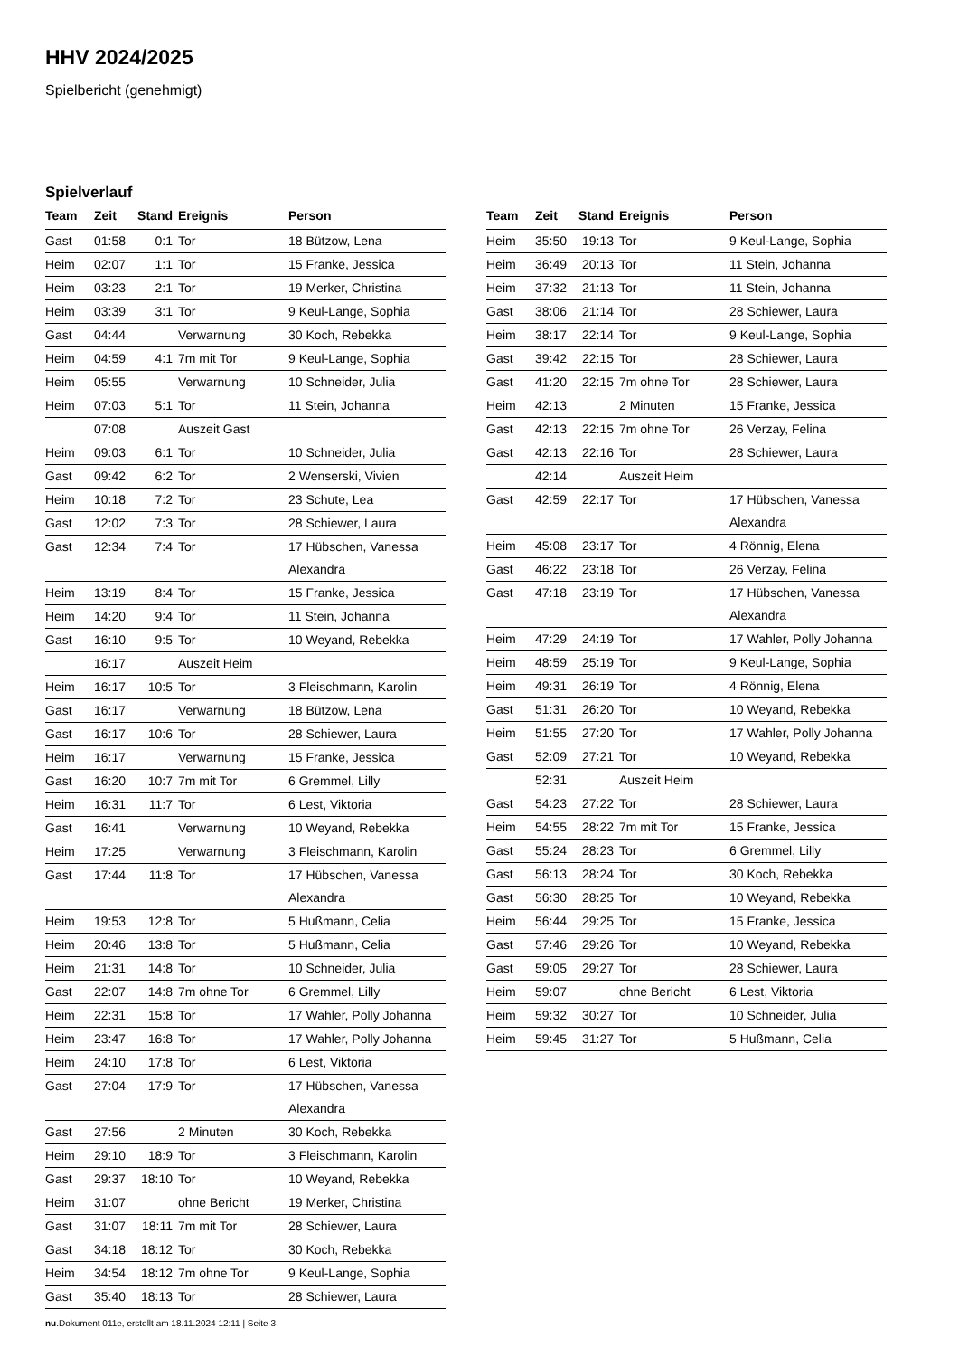HHV 2024/2025
Spielbericht (genehmigt)
Spielverlauf
| Team | Zeit | Stand | Ereignis | Person |
| --- | --- | --- | --- | --- |
| Gast | 01:58 | 0:1 | Tor | 18 Bützow, Lena |
| Heim | 02:07 | 1:1 | Tor | 15 Franke, Jessica |
| Heim | 03:23 | 2:1 | Tor | 19 Merker, Christina |
| Heim | 03:39 | 3:1 | Tor | 9 Keul-Lange, Sophia |
| Gast | 04:44 | | Verwarnung | 30 Koch, Rebekka |
| Heim | 04:59 | 4:1 | 7m mit Tor | 9 Keul-Lange, Sophia |
| Heim | 05:55 | | Verwarnung | 10 Schneider, Julia |
| Heim | 07:03 | 5:1 | Tor | 11 Stein, Johanna |
| | 07:08 | | Auszeit Gast | |
| Heim | 09:03 | 6:1 | Tor | 10 Schneider, Julia |
| Gast | 09:42 | 6:2 | Tor | 2 Wenserski, Vivien |
| Heim | 10:18 | 7:2 | Tor | 23 Schute, Lea |
| Gast | 12:02 | 7:3 | Tor | 28 Schiewer, Laura |
| Gast | 12:34 | 7:4 | Tor | 17 Hübschen, Vanessa Alexandra |
| Heim | 13:19 | 8:4 | Tor | 15 Franke, Jessica |
| Heim | 14:20 | 9:4 | Tor | 11 Stein, Johanna |
| Gast | 16:10 | 9:5 | Tor | 10 Weyand, Rebekka |
| | 16:17 | | Auszeit Heim | |
| Heim | 16:17 | 10:5 | Tor | 3 Fleischmann, Karolin |
| Gast | 16:17 | | Verwarnung | 18 Bützow, Lena |
| Gast | 16:17 | 10:6 | Tor | 28 Schiewer, Laura |
| Heim | 16:17 | | Verwarnung | 15 Franke, Jessica |
| Gast | 16:20 | 10:7 | 7m mit Tor | 6 Gremmel, Lilly |
| Heim | 16:31 | 11:7 | Tor | 6 Lest, Viktoria |
| Gast | 16:41 | | Verwarnung | 10 Weyand, Rebekka |
| Heim | 17:25 | | Verwarnung | 3 Fleischmann, Karolin |
| Gast | 17:44 | 11:8 | Tor | 17 Hübschen, Vanessa Alexandra |
| Heim | 19:53 | 12:8 | Tor | 5 Hußmann, Celia |
| Heim | 20:46 | 13:8 | Tor | 5 Hußmann, Celia |
| Heim | 21:31 | 14:8 | Tor | 10 Schneider, Julia |
| Gast | 22:07 | 14:8 | 7m ohne Tor | 6 Gremmel, Lilly |
| Heim | 22:31 | 15:8 | Tor | 17 Wahler, Polly Johanna |
| Heim | 23:47 | 16:8 | Tor | 17 Wahler, Polly Johanna |
| Heim | 24:10 | 17:8 | Tor | 6 Lest, Viktoria |
| Gast | 27:04 | 17:9 | Tor | 17 Hübschen, Vanessa Alexandra |
| Gast | 27:56 | | 2 Minuten | 30 Koch, Rebekka |
| Heim | 29:10 | 18:9 | Tor | 3 Fleischmann, Karolin |
| Gast | 29:37 | 18:10 | Tor | 10 Weyand, Rebekka |
| Heim | 31:07 | | ohne Bericht | 19 Merker, Christina |
| Gast | 31:07 | 18:11 | 7m mit Tor | 28 Schiewer, Laura |
| Gast | 34:18 | 18:12 | Tor | 30 Koch, Rebekka |
| Heim | 34:54 | 18:12 | 7m ohne Tor | 9 Keul-Lange, Sophia |
| Gast | 35:40 | 18:13 | Tor | 28 Schiewer, Laura |
| Team | Zeit | Stand | Ereignis | Person |
| --- | --- | --- | --- | --- |
| Heim | 35:50 | 19:13 | Tor | 9 Keul-Lange, Sophia |
| Heim | 36:49 | 20:13 | Tor | 11 Stein, Johanna |
| Heim | 37:32 | 21:13 | Tor | 11 Stein, Johanna |
| Gast | 38:06 | 21:14 | Tor | 28 Schiewer, Laura |
| Heim | 38:17 | 22:14 | Tor | 9 Keul-Lange, Sophia |
| Gast | 39:42 | 22:15 | Tor | 28 Schiewer, Laura |
| Gast | 41:20 | 22:15 | 7m ohne Tor | 28 Schiewer, Laura |
| Heim | 42:13 | | 2 Minuten | 15 Franke, Jessica |
| Gast | 42:13 | 22:15 | 7m ohne Tor | 26 Verzay, Felina |
| Gast | 42:13 | 22:16 | Tor | 28 Schiewer, Laura |
| | 42:14 | | Auszeit Heim | |
| Gast | 42:59 | 22:17 | Tor | 17 Hübschen, Vanessa Alexandra |
| Heim | 45:08 | 23:17 | Tor | 4 Rönnig, Elena |
| Gast | 46:22 | 23:18 | Tor | 26 Verzay, Felina |
| Gast | 47:18 | 23:19 | Tor | 17 Hübschen, Vanessa Alexandra |
| Heim | 47:29 | 24:19 | Tor | 17 Wahler, Polly Johanna |
| Heim | 48:59 | 25:19 | Tor | 9 Keul-Lange, Sophia |
| Heim | 49:31 | 26:19 | Tor | 4 Rönnig, Elena |
| Gast | 51:31 | 26:20 | Tor | 10 Weyand, Rebekka |
| Heim | 51:55 | 27:20 | Tor | 17 Wahler, Polly Johanna |
| Gast | 52:09 | 27:21 | Tor | 10 Weyand, Rebekka |
| | 52:31 | | Auszeit Heim | |
| Gast | 54:23 | 27:22 | Tor | 28 Schiewer, Laura |
| Heim | 54:55 | 28:22 | 7m mit Tor | 15 Franke, Jessica |
| Gast | 55:24 | 28:23 | Tor | 6 Gremmel, Lilly |
| Gast | 56:13 | 28:24 | Tor | 30 Koch, Rebekka |
| Gast | 56:30 | 28:25 | Tor | 10 Weyand, Rebekka |
| Heim | 56:44 | 29:25 | Tor | 15 Franke, Jessica |
| Gast | 57:46 | 29:26 | Tor | 10 Weyand, Rebekka |
| Gast | 59:05 | 29:27 | Tor | 28 Schiewer, Laura |
| Heim | 59:07 | | ohne Bericht | 6 Lest, Viktoria |
| Heim | 59:32 | 30:27 | Tor | 10 Schneider, Julia |
| Heim | 59:45 | 31:27 | Tor | 5 Hußmann, Celia |
nu.Dokument 011e, erstellt am 18.11.2024 12:11 | Seite 3